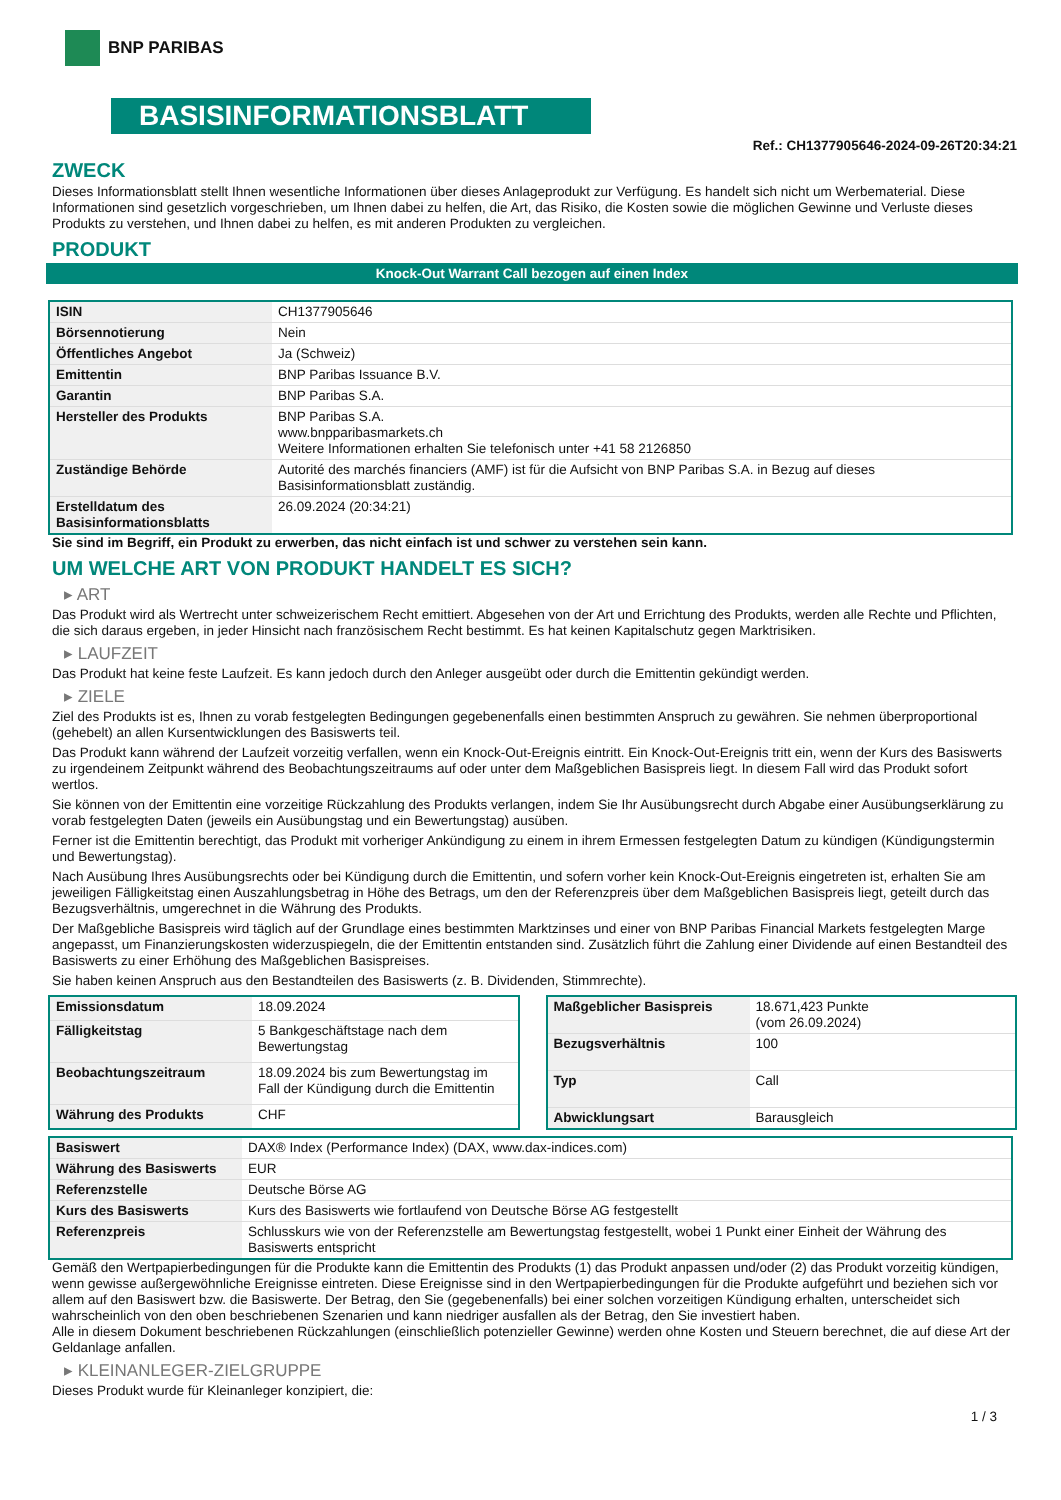BNP PARIBAS
BASISINFORMATIONSBLATT
Ref.: CH1377905646-2024-09-26T20:34:21
ZWECK
Dieses Informationsblatt stellt Ihnen wesentliche Informationen über dieses Anlageprodukt zur Verfügung. Es handelt sich nicht um Werbematerial. Diese Informationen sind gesetzlich vorgeschrieben, um Ihnen dabei zu helfen, die Art, das Risiko, die Kosten sowie die möglichen Gewinne und Verluste dieses Produkts zu verstehen, und Ihnen dabei zu helfen, es mit anderen Produkten zu vergleichen.
PRODUKT
Knock-Out Warrant Call bezogen auf einen Index
| ISIN | CH1377905646 |
| Börsennotierung | Nein |
| Öffentliches Angebot | Ja (Schweiz) |
| Emittentin | BNP Paribas Issuance B.V. |
| Garantin | BNP Paribas S.A. |
| Hersteller des Produkts | BNP Paribas S.A. www.bnpparibasmarkets.ch Weitere Informationen erhalten Sie telefonisch unter +41 58 2126850 |
| Zuständige Behörde | Autorité des marchés financiers (AMF) ist für die Aufsicht von BNP Paribas S.A. in Bezug auf dieses Basisinformationsblatt zuständig. |
| Erstelldatum des Basisinformationsblatts | 26.09.2024 (20:34:21) |
Sie sind im Begriff, ein Produkt zu erwerben, das nicht einfach ist und schwer zu verstehen sein kann.
UM WELCHE ART VON PRODUKT HANDELT ES SICH?
▸ ART
Das Produkt wird als Wertrecht unter schweizerischem Recht emittiert. Abgesehen von der Art und Errichtung des Produkts, werden alle Rechte und Pflichten, die sich daraus ergeben, in jeder Hinsicht nach französischem Recht bestimmt. Es hat keinen Kapitalschutz gegen Marktrisiken.
▸ LAUFZEIT
Das Produkt hat keine feste Laufzeit. Es kann jedoch durch den Anleger ausgeübt oder durch die Emittentin gekündigt werden.
▸ ZIELE
Ziel des Produkts ist es, Ihnen zu vorab festgelegten Bedingungen gegebenenfalls einen bestimmten Anspruch zu gewähren. Sie nehmen überproportional (gehebelt) an allen Kursentwicklungen des Basiswerts teil.
Das Produkt kann während der Laufzeit vorzeitig verfallen, wenn ein Knock-Out-Ereignis eintritt. Ein Knock-Out-Ereignis tritt ein, wenn der Kurs des Basiswerts zu irgendeinem Zeitpunkt während des Beobachtungszeitraums auf oder unter dem Maßgeblichen Basispreis liegt. In diesem Fall wird das Produkt sofort wertlos.
Sie können von der Emittentin eine vorzeitige Rückzahlung des Produkts verlangen, indem Sie Ihr Ausübungsrecht durch Abgabe einer Ausübungserklärung zu vorab festgelegten Daten (jeweils ein Ausübungstag und ein Bewertungstag) ausüben.
Ferner ist die Emittentin berechtigt, das Produkt mit vorheriger Ankündigung zu einem in ihrem Ermessen festgelegten Datum zu kündigen (Kündigungstermin und Bewertungstag).
Nach Ausübung Ihres Ausübungsrechts oder bei Kündigung durch die Emittentin, und sofern vorher kein Knock-Out-Ereignis eingetreten ist, erhalten Sie am jeweiligen Fälligkeitstag einen Auszahlungsbetrag in Höhe des Betrags, um den der Referenzpreis über dem Maßgeblichen Basispreis liegt, geteilt durch das Bezugsverhältnis, umgerechnet in die Währung des Produkts.
Der Maßgebliche Basispreis wird täglich auf der Grundlage eines bestimmten Marktzinses und einer von BNP Paribas Financial Markets festgelegten Marge angepasst, um Finanzierungskosten widerzuspiegeln, die der Emittentin entstanden sind. Zusätzlich führt die Zahlung einer Dividende auf einen Bestandteil des Basiswerts zu einer Erhöhung des Maßgeblichen Basispreises.
Sie haben keinen Anspruch aus den Bestandteilen des Basiswerts (z. B. Dividenden, Stimmrechte).
| Emissionsdatum | 18.09.2024 |
| Fälligkeitstag | 5 Bankgeschäftstage nach dem Bewertungstag |
| Beobachtungszeitraum | 18.09.2024 bis zum Bewertungstag im Fall der Kündigung durch die Emittentin |
| Währung des Produkts | CHF |
| Maßgeblicher Basispreis | 18.671,423 Punkte (vom 26.09.2024) |
| Bezugsverhältnis | 100 |
| Typ | Call |
| Abwicklungsart | Barausgleich |
| Basiswert | DAX® Index (Performance Index) (DAX, www.dax-indices.com) |
| Währung des Basiswerts | EUR |
| Referenzstelle | Deutsche Börse AG |
| Kurs des Basiswerts | Kurs des Basiswerts wie fortlaufend von Deutsche Börse AG festgestellt |
| Referenzpreis | Schlusskurs wie von der Referenzstelle am Bewertungstag festgestellt, wobei 1 Punkt einer Einheit der Währung des Basiswerts entspricht |
Gemäß den Wertpapierbedingungen für die Produkte kann die Emittentin des Produkts (1) das Produkt anpassen und/oder (2) das Produkt vorzeitig kündigen, wenn gewisse außergewöhnliche Ereignisse eintreten. Diese Ereignisse sind in den Wertpapierbedingungen für die Produkte aufgeführt und beziehen sich vor allem auf den Basiswert bzw. die Basiswerte. Der Betrag, den Sie (gegebenenfalls) bei einer solchen vorzeitigen Kündigung erhalten, unterscheidet sich wahrscheinlich von den oben beschriebenen Szenarien und kann niedriger ausfallen als der Betrag, den Sie investiert haben.
Alle in diesem Dokument beschriebenen Rückzahlungen (einschließlich potenzieller Gewinne) werden ohne Kosten und Steuern berechnet, die auf diese Art der Geldanlage anfallen.
▸ KLEINANLEGER-ZIELGRUPPE
Dieses Produkt wurde für Kleinanleger konzipiert, die:
1 / 3